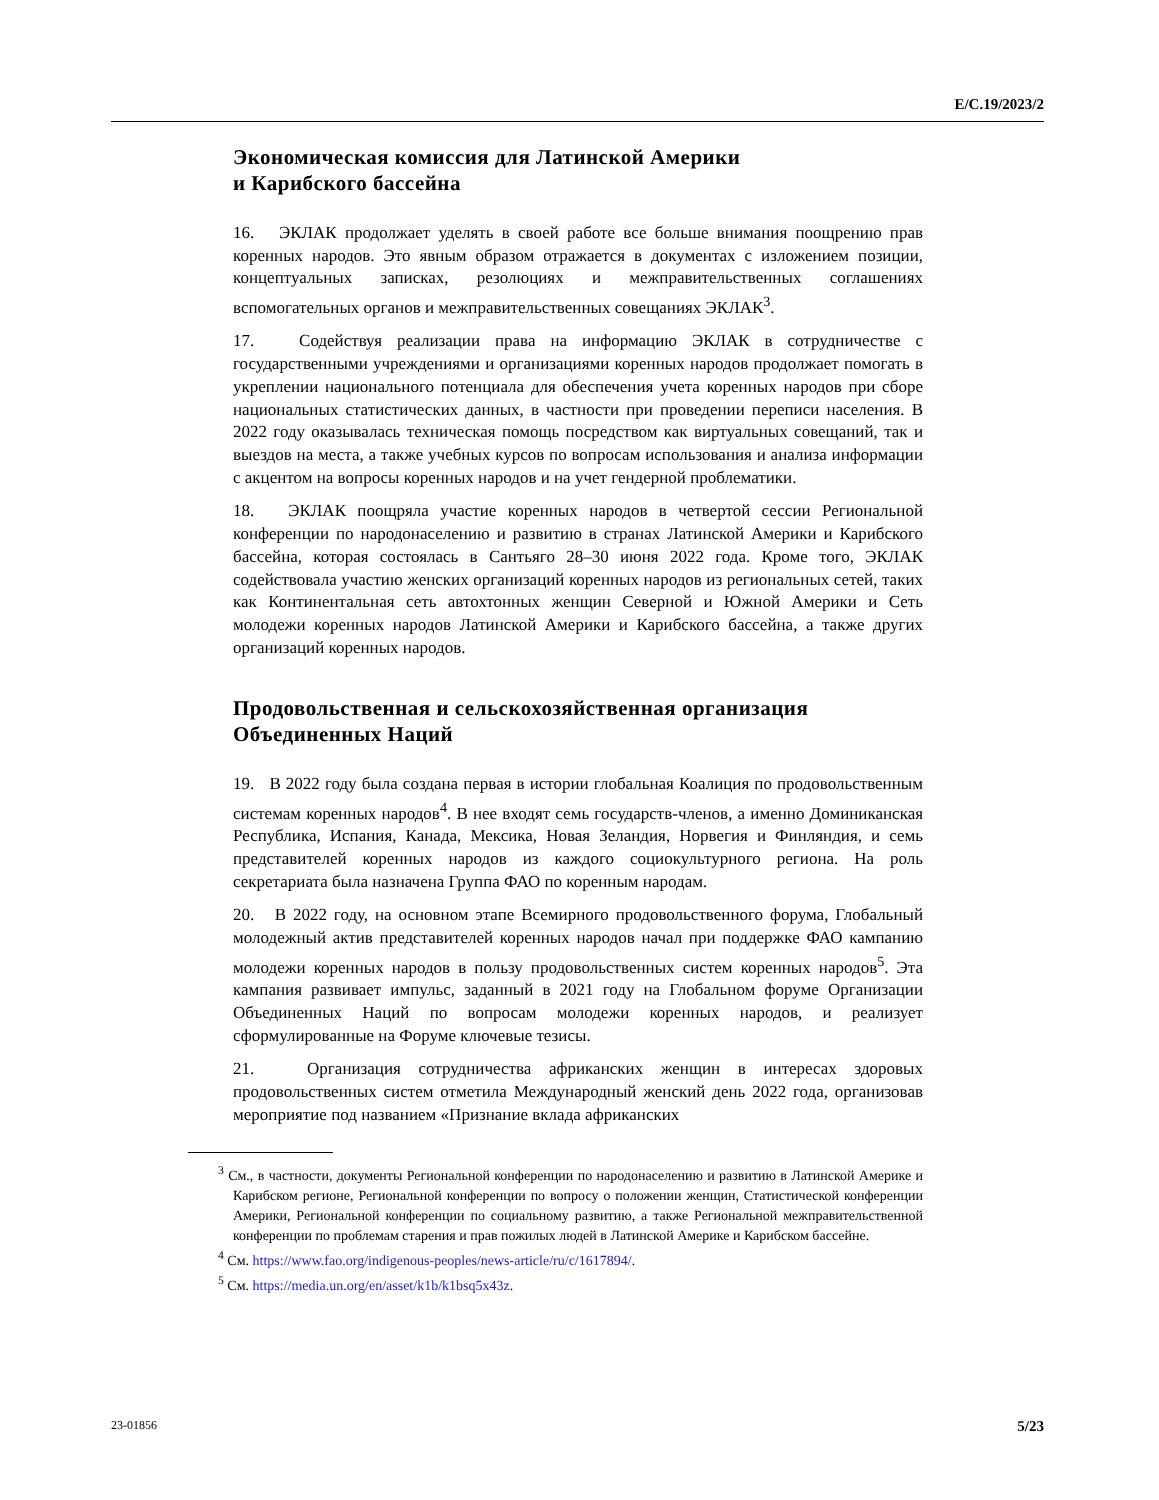E/C.19/2023/2
Экономическая комиссия для Латинской Америки
и Карибского бассейна
16. ЭКЛАК продолжает уделять в своей работе все больше внимания поощрению прав коренных народов. Это явным образом отражается в документах с изложением позиции, концептуальных записках, резолюциях и межправительственных соглашениях вспомогательных органов и межправительственных совещаниях ЭКЛАК<sup>3</sup>.
17. Содействуя реализации права на информацию ЭКЛАК в сотрудничестве с государственными учреждениями и организациями коренных народов продолжает помогать в укреплении национального потенциала для обеспечения учета коренных народов при сборе национальных статистических данных, в частности при проведении переписи населения. В 2022 году оказывалась техническая помощь посредством как виртуальных совещаний, так и выездов на места, а также учебных курсов по вопросам использования и анализа информации с акцентом на вопросы коренных народов и на учет гендерной проблематики.
18. ЭКЛАК поощряла участие коренных народов в четвертой сессии Региональной конференции по народонаселению и развитию в странах Латинской Америки и Карибского бассейна, которая состоялась в Сантьяго 28–30 июня 2022 года. Кроме того, ЭКЛАК содействовала участию женских организаций коренных народов из региональных сетей, таких как Континентальная сеть автохтонных женщин Северной и Южной Америки и Сеть молодежи коренных народов Латинской Америки и Карибского бассейна, а также других организаций коренных народов.
Продовольственная и сельскохозяйственная организация Объединенных Наций
19. В 2022 году была создана первая в истории глобальная Коалиция по продовольственным системам коренных народов<sup>4</sup>. В нее входят семь государств-членов, а именно Доминиканская Республика, Испания, Канада, Мексика, Новая Зеландия, Норвегия и Финляндия, и семь представителей коренных народов из каждого социокультурного региона. На роль секретариата была назначена Группа ФАО по коренным народам.
20. В 2022 году, на основном этапе Всемирного продовольственного форума, Глобальный молодежный актив представителей коренных народов начал при поддержке ФАО кампанию молодежи коренных народов в пользу продовольственных систем коренных народов<sup>5</sup>. Эта кампания развивает импульс, заданный в 2021 году на Глобальном форуме Организации Объединенных Наций по вопросам молодежи коренных народов, и реализует сформулированные на Форуме ключевые тезисы.
21. Организация сотрудничества африканских женщин в интересах здоровых продовольственных систем отметила Международный женский день 2022 года, организовав мероприятие под названием «Признание вклада африканских
<sup>3</sup> См., в частности, документы Региональной конференции по народонаселению и развитию в Латинской Америке и Карибском регионе, Региональной конференции по вопросу о положении женщин, Статистической конференции Америки, Региональной конференции по социальному развитию, а также Региональной межправительственной конференции по проблемам старения и прав пожилых людей в Латинской Америке и Карибском бассейне.
<sup>4</sup> См. https://www.fao.org/indigenous-peoples/news-article/ru/c/1617894/.
<sup>5</sup> См. https://media.un.org/en/asset/k1b/k1bsq5x43z.
23-01856 5/23